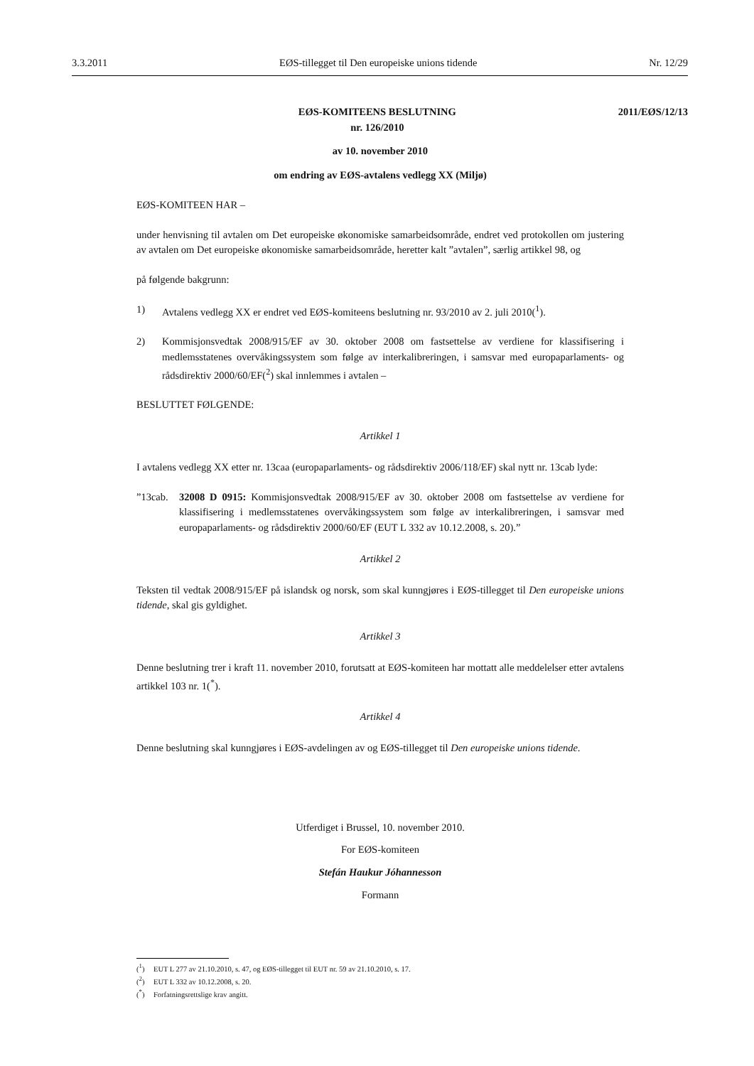3.3.2011 EØS-tillegget til Den europeiske unions tidende Nr. 12/29
EØS-KOMITEENS BESLUTNING
nr. 126/2010
2011/EØS/12/13
av 10. november 2010
om endring av EØS-avtalens vedlegg XX (Miljø)
EØS-KOMITEEN HAR –
under henvisning til avtalen om Det europeiske økonomiske samarbeidsområde, endret ved protokollen om justering av avtalen om Det europeiske økonomiske samarbeidsområde, heretter kalt ”avtalen”, særlig artikkel 98, og
på følgende bakgrunn:
1) Avtalens vedlegg XX er endret ved EØS-komiteens beslutning nr. 93/2010 av 2. juli 2010(<sup>1</sup>).
2) Kommisjonsvedtak 2008/915/EF av 30. oktober 2008 om fastsettelse av verdiene for klassifisering i medlemsstatenes overvåkingssystem som følge av interkalibreringen, i samsvar med europaparlaments- og rådsdirektiv 2000/60/EF(<sup>2</sup>) skal innlemmes i avtalen –
BESLUTTET FØLGENDE:
Artikkel 1
I avtalens vedlegg XX etter nr. 13caa (europaparlaments- og rådsdirektiv 2006/118/EF) skal nytt nr. 13cab lyde:
”13cab. 32008 D 0915: Kommisjonsvedtak 2008/915/EF av 30. oktober 2008 om fastsettelse av verdiene for klassifisering i medlemsstatenes overvåkingssystem som følge av interkalibreringen, i samsvar med europaparlaments- og rådsdirektiv 2000/60/EF (EUT L 332 av 10.12.2008, s. 20).”
Artikkel 2
Teksten til vedtak 2008/915/EF på islandsk og norsk, som skal kunngjøres i EØS-tillegget til Den europeiske unions tidende, skal gis gyldighet.
Artikkel 3
Denne beslutning trer i kraft 11. november 2010, forutsatt at EØS-komiteen har mottatt alle meddelelser etter avtalens artikkel 103 nr. 1(<sup>*</sup>).
Artikkel 4
Denne beslutning skal kunngjøres i EØS-avdelingen av og EØS-tillegget til Den europeiske unions tidende.
Utferdiget i Brussel, 10. november 2010.
For EØS-komiteen
Stefán Haukur Jóhannesson
Formann
(<sup>1</sup>) EUT L 277 av 21.10.2010, s. 47, og EØS-tillegget til EUT nr. 59 av 21.10.2010, s. 17.
(<sup>2</sup>) EUT L 332 av 10.12.2008, s. 20.
(<sup>*</sup>) Forfatningsrettslige krav angitt.